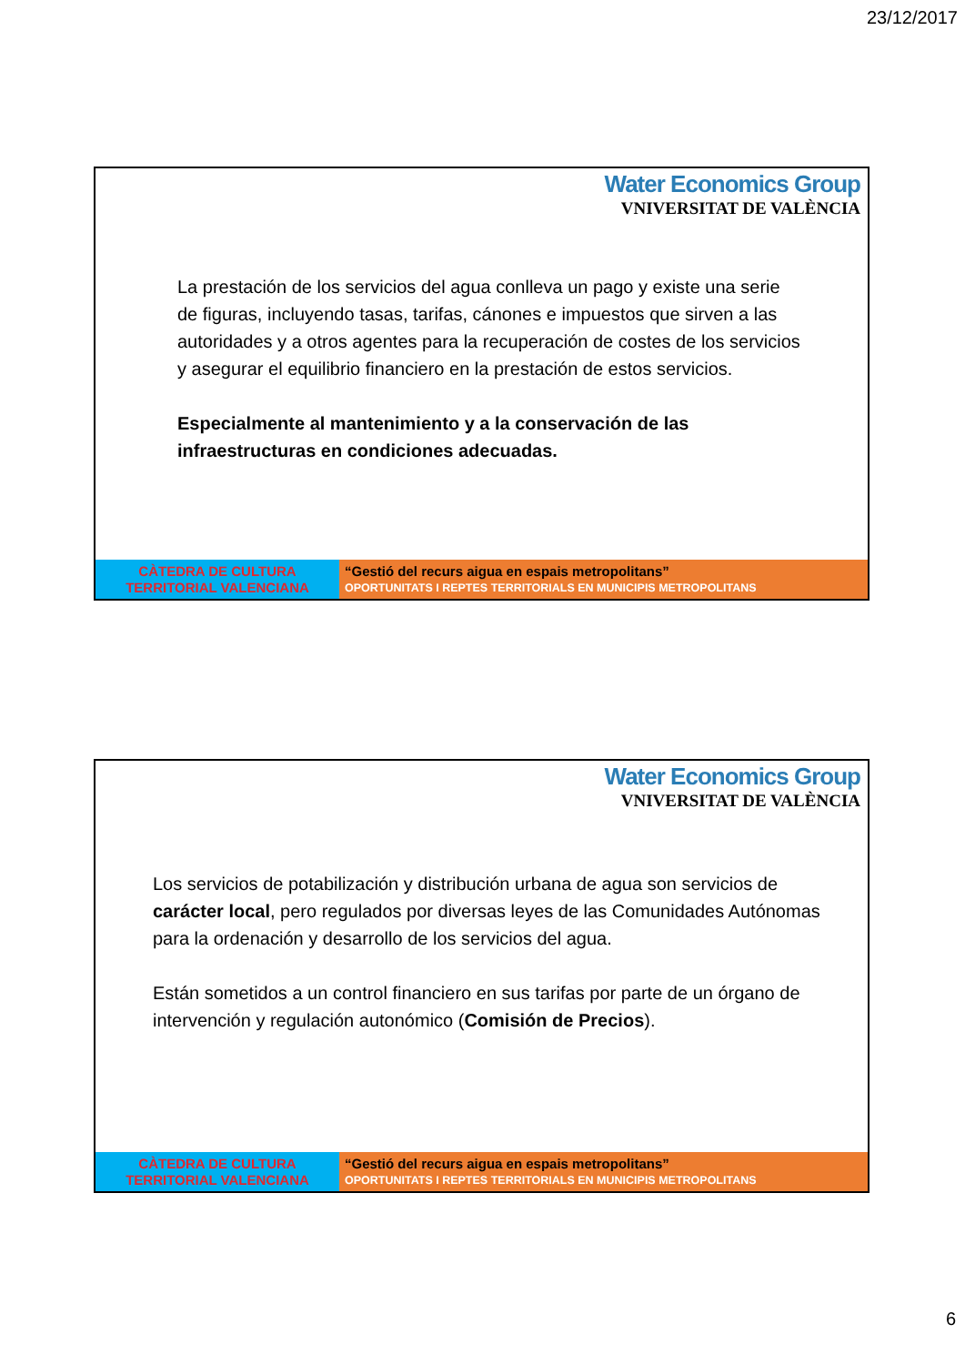23/12/2017
Water Economics Group
VNIVERSITAT DE VALÈNCIA
La prestación de los servicios del agua conlleva un pago y existe una serie de figuras, incluyendo tasas, tarifas, cánones e impuestos que sirven a las autoridades y a otros agentes para la recuperación de costes de los servicios y asegurar el equilibrio financiero en la prestación de estos servicios.
Especialmente al mantenimiento y a la conservación de las infraestructuras en condiciones adecuadas.
CÀTEDRA DE CULTURA
TERRITORIAL VALENCIANA
“Gestió del recurs aigua en espais metropolitans”
OPORTUNITATS I REPTES TERRITORIALS EN MUNICIPIS METROPOLITANS
Water Economics Group
VNIVERSITAT DE VALÈNCIA
Los servicios de potabilización y distribución urbana de agua son servicios de carácter local, pero regulados por diversas leyes de las Comunidades Autónomas para la ordenación y desarrollo de los servicios del agua.
Están sometidos a un control financiero en sus tarifas por parte de un órgano de intervención y regulación autonómico (Comisión de Precios).
CÀTEDRA DE CULTURA
TERRITORIAL VALENCIANA
“Gestió del recurs aigua en espais metropolitans”
OPORTUNITATS I REPTES TERRITORIALS EN MUNICIPIS METROPOLITANS
6